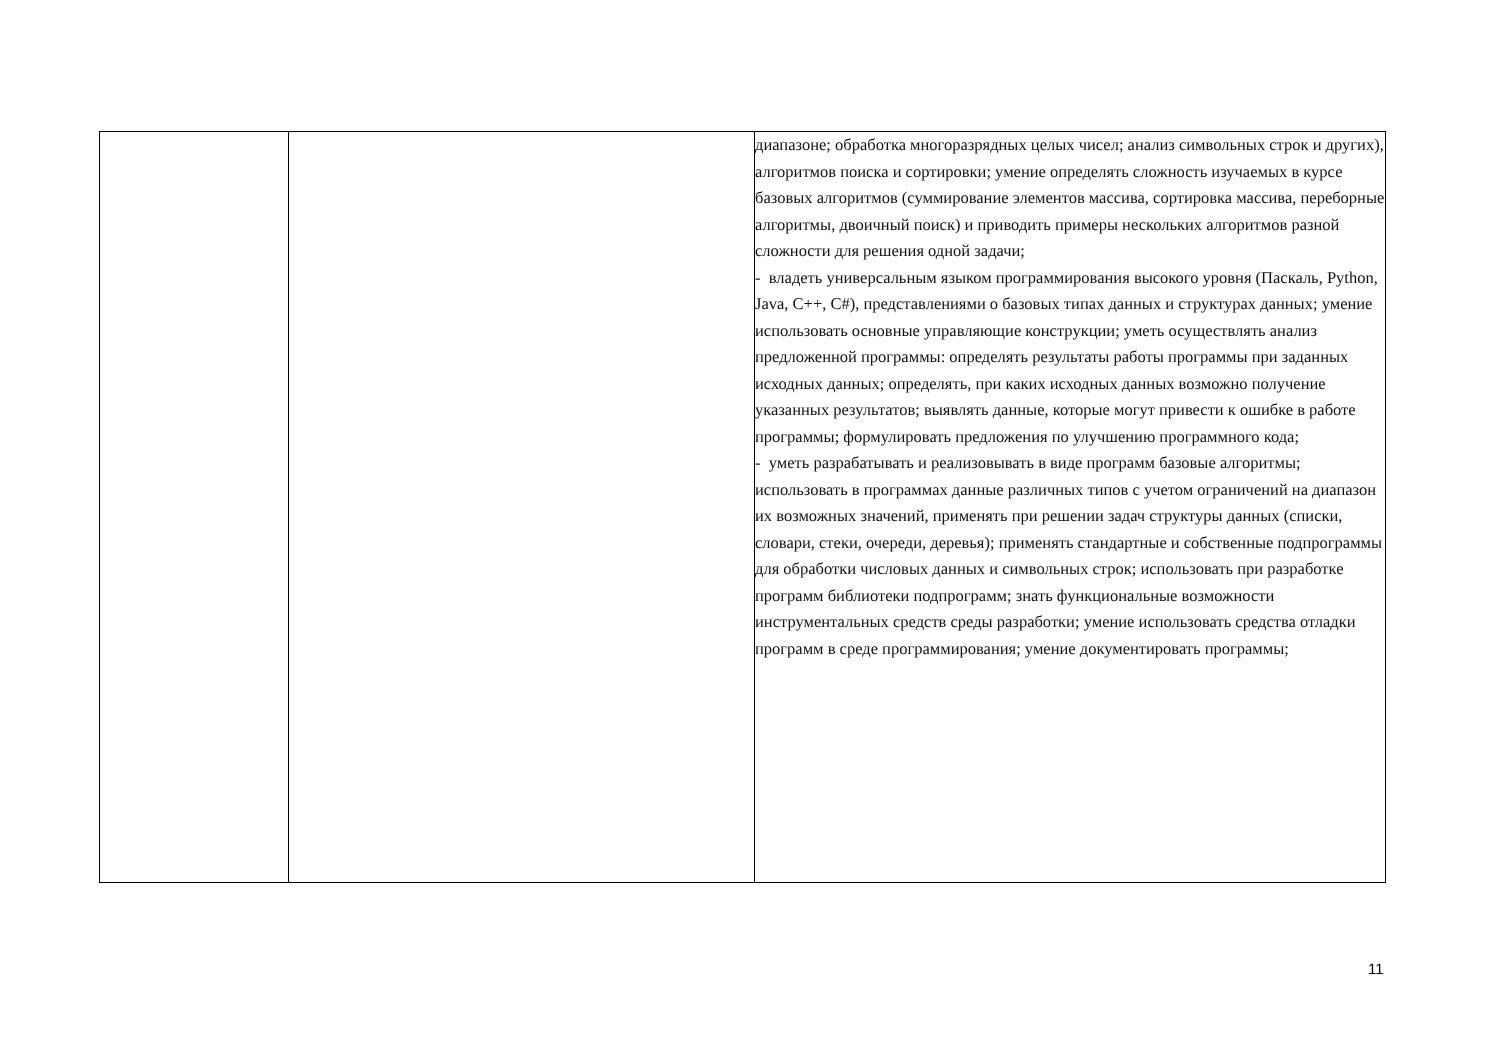| | | диапазоне; обработка многоразрядных целых чисел; анализ символьных строк и других), алгоритмов поиска и сортировки; умение определять сложность изучаемых в курсе базовых алгоритмов (суммирование элементов массива, сортировка массива, переборные алгоритмы, двоичный поиск) и приводить примеры нескольких алгоритмов разной сложности для решения одной задачи; - владеть универсальным языком программирования высокого уровня (Паскаль, Python, Java, C++, C#), представлениями о базовых типах данных и структурах данных; умение использовать основные управляющие конструкции; уметь осуществлять анализ предложенной программы: определять результаты работы программы при заданных исходных данных; определять, при каких исходных данных возможно получение указанных результатов; выявлять данные, которые могут привести к ошибке в работе программы; формулировать предложения по улучшению программного кода; - уметь разрабатывать и реализовывать в виде программ базовые алгоритмы; использовать в программах данные различных типов с учетом ограничений на диапазон их возможных значений, применять при решении задач структуры данных (списки, словари, стеки, очереди, деревья); применять стандартные и собственные подпрограммы для обработки числовых данных и символьных строк; использовать при разработке программ библиотеки подпрограмм; знать функциональные возможности инструментальных средств среды разработки; умение использовать средства отладки программ в среде программирования; умение документировать программы; |
11